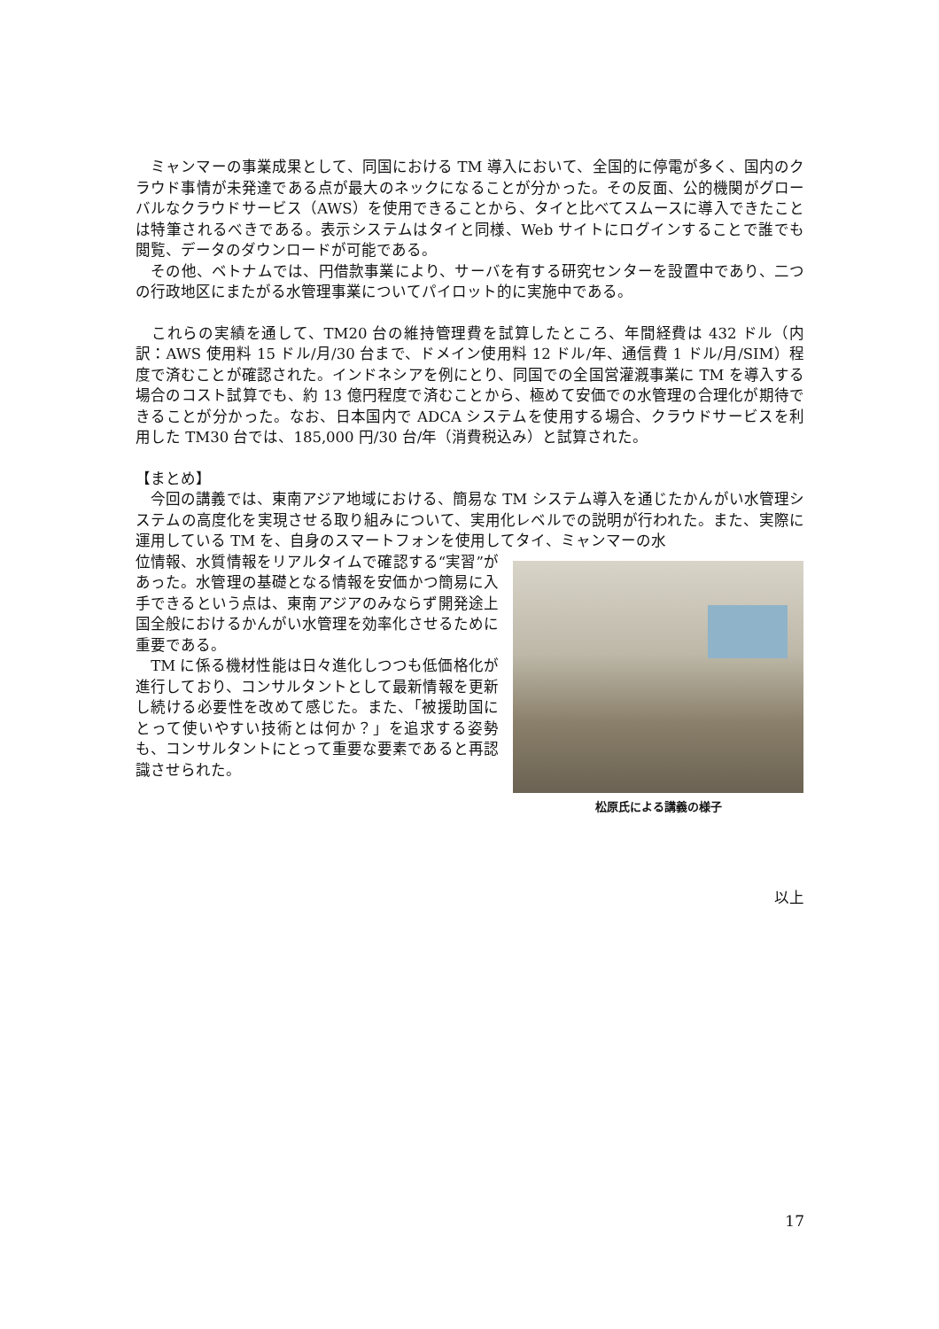ミャンマーの事業成果として、同国における TM 導入において、全国的に停電が多く、国内のクラウド事情が未発達である点が最大のネックになることが分かった。その反面、公的機関がグローバルなクラウドサービス（AWS）を使用できることから、タイと比べてスムースに導入できたことは特筆されるべきである。表示システムはタイと同様、Web サイトにログインすることで誰でも閲覧、データのダウンロードが可能である。
　その他、ベトナムでは、円借款事業により、サーバを有する研究センターを設置中であり、二つの行政地区にまたがる水管理事業についてパイロット的に実施中である。
　これらの実績を通して、TM20 台の維持管理費を試算したところ、年間経費は 432 ドル（内訳：AWS 使用料 15 ドル/月/30 台まで、ドメイン使用料 12 ドル/年、通信費 1 ドル/月/SIM）程度で済むことが確認された。インドネシアを例にとり、同国での全国営灌漑事業に TM を導入する場合のコスト試算でも、約 13 億円程度で済むことから、極めて安価での水管理の合理化が期待できることが分かった。なお、日本国内で ADCA システムを使用する場合、クラウドサービスを利用した TM30 台では、185,000 円/30 台/年（消費税込み）と試算された。
【まとめ】
　今回の講義では、東南アジア地域における、簡易な TM システム導入を通じたかんがい水管理システムの高度化を実現させる取り組みについて、実用化レベルでの説明が行われた。また、実際に運用している TM を、自身のスマートフォンを使用してタイ、ミャンマーの水
位情報、水質情報をリアルタイムで確認する“実習”があった。水管理の基礎となる情報を安価かつ簡易に入手できるという点は、東南アジアのみならず開発途上国全般におけるかんがい水管理を効率化させるために重要である。
　TM に係る機材性能は日々進化しつつも低価格化が進行しており、コンサルタントとして最新情報を更新し続ける必要性を改めて感じた。また、「被援助国にとって使いやすい技術とは何か？」を追求する姿勢も、コンサルタントにとって重要な要素であると再認識させられた。
松原氏による講義の様子
以上
17